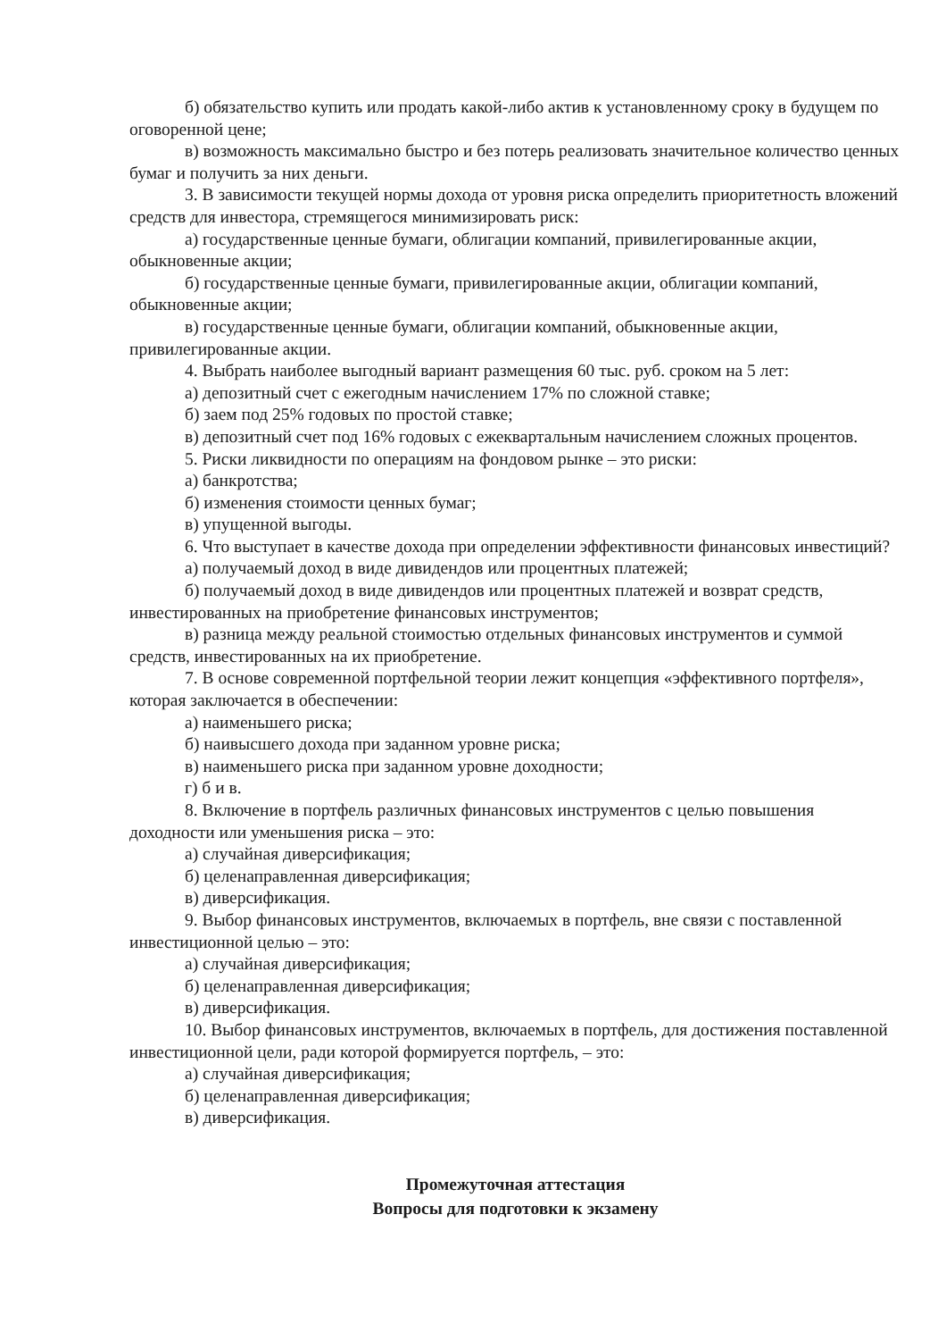б) обязательство купить или продать какой-либо актив к установленному сроку в будущем по оговоренной цене;
в) возможность максимально быстро и без потерь реализовать значительное количество ценных бумаг и получить за них деньги.
3. В зависимости текущей нормы дохода от уровня риска определить приоритетность вложений средств для инвестора, стремящегося минимизировать риск:
а) государственные ценные бумаги, облигации компаний, привилегированные акции, обыкновенные акции;
б) государственные ценные бумаги, привилегированные акции, облигации компаний, обыкновенные акции;
в) государственные ценные бумаги, облигации компаний, обыкновенные акции, привилегированные акции.
4. Выбрать наиболее выгодный вариант размещения 60 тыс. руб. сроком на 5 лет:
а) депозитный счет с ежегодным начислением 17% по сложной ставке;
б) заем под 25% годовых по простой ставке;
в) депозитный счет под 16% годовых с ежеквартальным начислением сложных процентов.
5. Риски ликвидности по операциям на фондовом рынке – это риски:
а) банкротства;
б) изменения стоимости ценных бумаг;
в) упущенной выгоды.
6. Что выступает в качестве дохода при определении эффективности финансовых инвестиций?
а) получаемый доход в виде дивидендов или процентных платежей;
б) получаемый доход в виде дивидендов или процентных платежей и возврат средств, инвестированных на приобретение финансовых инструментов;
в) разница между реальной стоимостью отдельных финансовых инструментов и суммой средств, инвестированных на их приобретение.
7. В основе современной портфельной теории лежит концепция «эффективного портфеля», которая заключается в обеспечении:
а) наименьшего риска;
б) наивысшего дохода при заданном уровне риска;
в) наименьшего риска при заданном уровне доходности;
г) б и в.
8. Включение в портфель различных финансовых инструментов с целью повышения доходности или уменьшения риска – это:
а) случайная диверсификация;
б) целенаправленная диверсификация;
в) диверсификация.
9. Выбор финансовых инструментов, включаемых в портфель, вне связи с поставленной инвестиционной целью – это:
а) случайная диверсификация;
б) целенаправленная диверсификация;
в) диверсификация.
10. Выбор финансовых инструментов, включаемых в портфель, для достижения поставленной инвестиционной цели, ради которой формируется портфель, – это:
а) случайная диверсификация;
б) целенаправленная диверсификация;
в) диверсификация.
Промежуточная аттестация
Вопросы для подготовки к экзамену